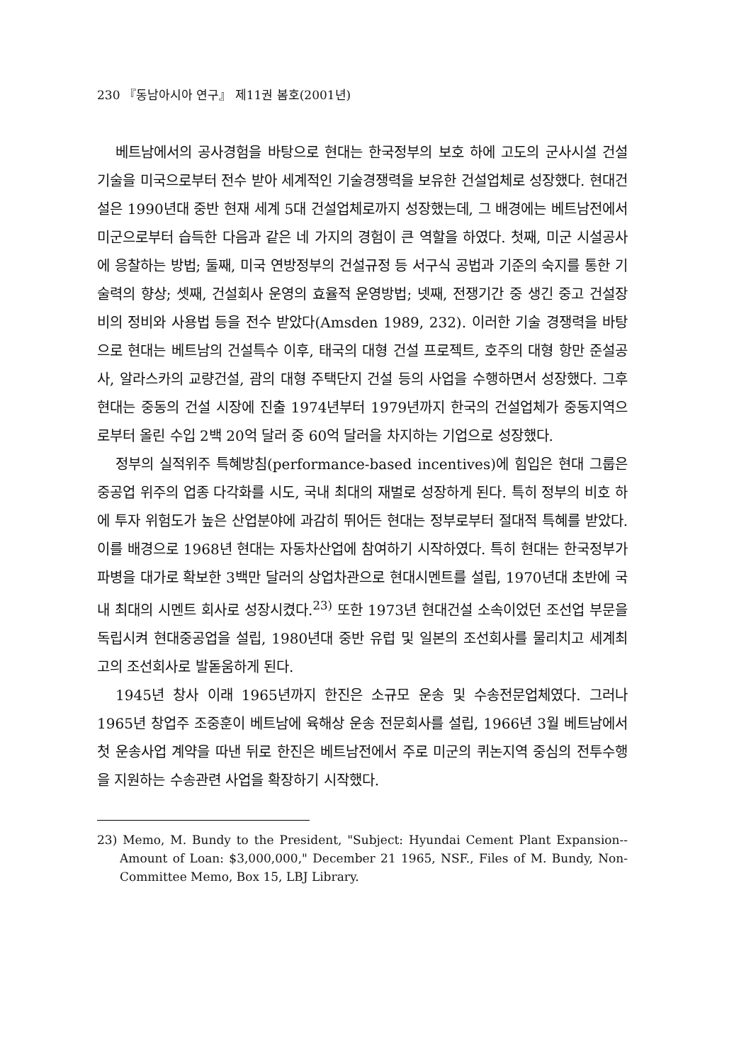230 『동남아시아 연구』 제11권 봄호(2001년)
베트남에서의 공사경험을 바탕으로 현대는 한국정부의 보호 하에 고도의 군사시설 건설기술을 미국으로부터 전수 받아 세계적인 기술경쟁력을 보유한 건설업체로 성장했다. 현대건설은 1990년대 중반 현재 세계 5대 건설업체로까지 성장했는데, 그 배경에는 베트남전에서 미군으로부터 습득한 다음과 같은 네 가지의 경험이 큰 역할을 하였다. 첫째, 미군 시설공사에 응찰하는 방법; 둘째, 미국 연방정부의 건설규정 등 서구식 공법과 기준의 숙지를 통한 기술력의 향상; 셋째, 건설회사 운영의 효율적 운영방법; 넷째, 전쟁기간 중 생긴 중고 건설장비의 정비와 사용법 등을 전수 받았다(Amsden 1989, 232). 이러한 기술 경쟁력을 바탕으로 현대는 베트남의 건설특수 이후, 태국의 대형 건설 프로젝트, 호주의 대형 항만 준설공사, 알라스카의 교량건설, 괌의 대형 주택단지 건설 등의 사업을 수행하면서 성장했다. 그후 현대는 중동의 건설 시장에 진출 1974년부터 1979년까지 한국의 건설업체가 중동지역으로부터 올린 수입 2백 20억 달러 중 60억 달러을 차지하는 기업으로 성장했다.
정부의 실적위주 특혜방침(performance-based incentives)에 힘입은 현대 그룹은 중공업 위주의 업종 다각화를 시도, 국내 최대의 재벌로 성장하게 된다. 특히 정부의 비호 하에 투자 위험도가 높은 산업분야에 과감히 뛰어든 현대는 정부로부터 절대적 특혜를 받았다. 이를 배경으로 1968년 현대는 자동차산업에 참여하기 시작하였다. 특히 현대는 한국정부가 파병을 대가로 확보한 3백만 달러의 상업차관으로 현대시멘트를 설립, 1970년대 초반에 국내 최대의 시멘트 회사로 성장시켰다.<sup>23)</sup> 또한 1973년 현대건설 소속이었던 조선업 부문을 독립시켜 현대중공업을 설립, 1980년대 중반 유럽 및 일본의 조선회사를 물리치고 세계최고의 조선회사로 발돋움하게 된다.
1945년 창사 이래 1965년까지 한진은 소규모 운송 및 수송전문업체였다. 그러나 1965년 창업주 조중훈이 베트남에 육해상 운송 전문회사를 설립, 1966년 3월 베트남에서 첫 운송사업 계약을 따낸 뒤로 한진은 베트남전에서 주로 미군의 퀴논지역 중심의 전투수행을 지원하는 수송관련 사업을 확장하기 시작했다.
23) Memo, M. Bundy to the President, "Subject: Hyundai Cement Plant Expansion--Amount of Loan: $3,000,000," December 21 1965, NSF., Files of M. Bundy, Non-Committee Memo, Box 15, LBJ Library.